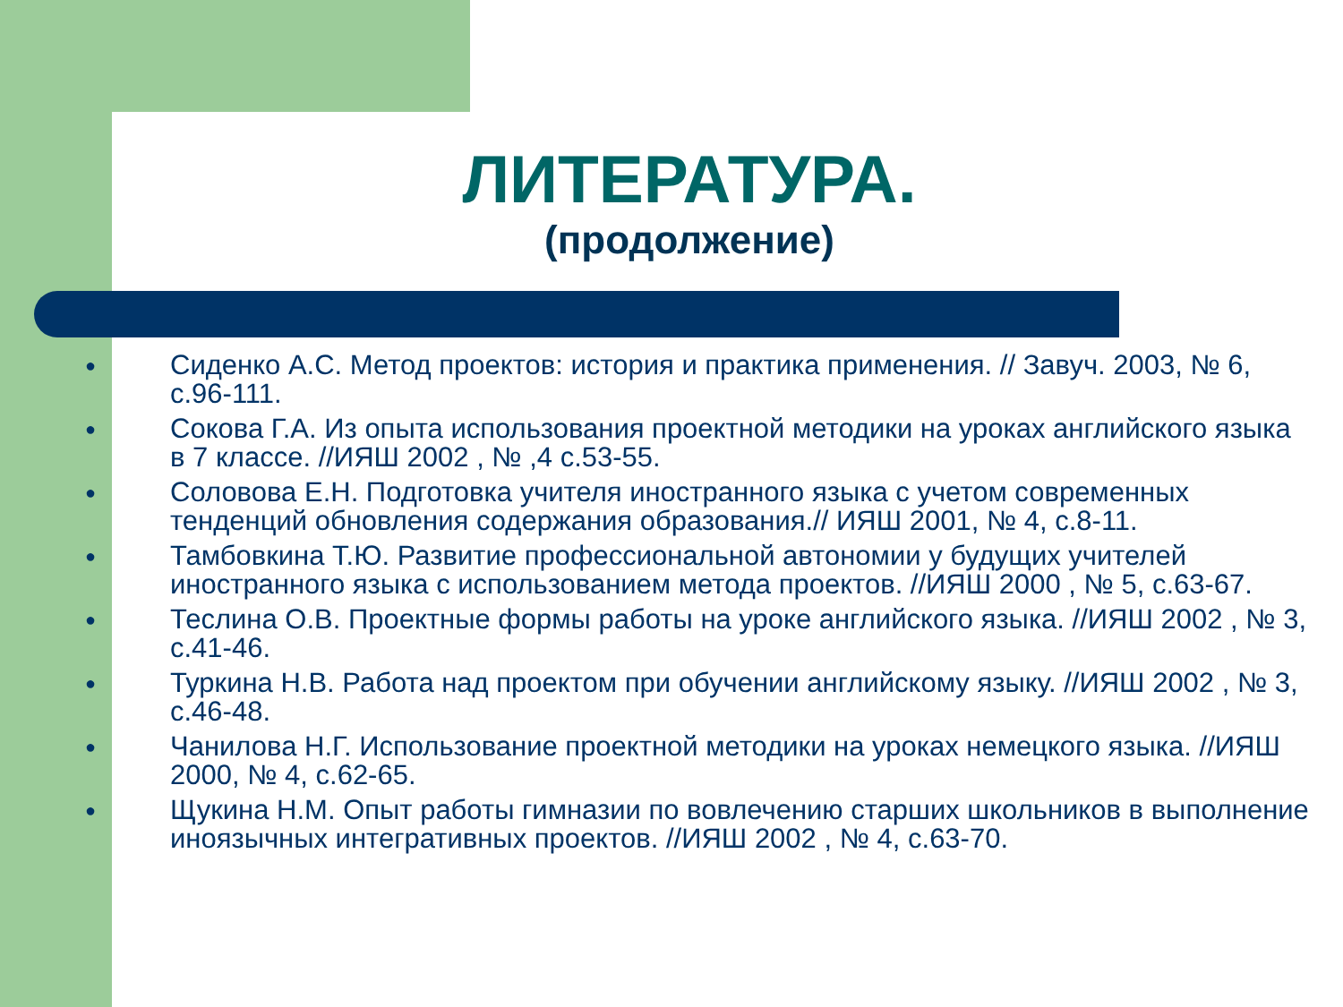ЛИТЕРАТУРА.
(продолжение)
● Сиденко А.С. Метод проектов: история и практика применения. // Завуч. 2003, № 6, с.96-111.
● Сокова Г.А. Из опыта использования проектной методики на уроках английского языка в 7 классе. //ИЯШ 2002 , № ,4 с.53-55.
● Соловова Е.Н. Подготовка учителя иностранного языка с учетом современных тенденций обновления содержания образования.// ИЯШ 2001, № 4, с.8-11.
● Тамбовкина Т.Ю. Развитие профессиональной автономии у будущих учителей иностранного языка с использованием метода проектов. //ИЯШ 2000 , № 5, с.63-67.
● Теслина О.В. Проектные формы работы на уроке английского языка. //ИЯШ 2002 , № 3, с.41-46.
● Туркина Н.В. Работа над проектом при обучении английскому языку. //ИЯШ 2002 , № 3, с.46-48.
● Чанилова Н.Г. Использование проектной методики на уроках немецкого языка. //ИЯШ 2000, № 4, с.62-65.
● Щукина Н.М. Опыт работы гимназии по вовлечению старших школьников в выполнение иноязычных интегративных проектов. //ИЯШ 2002 , № 4, с.63-70.